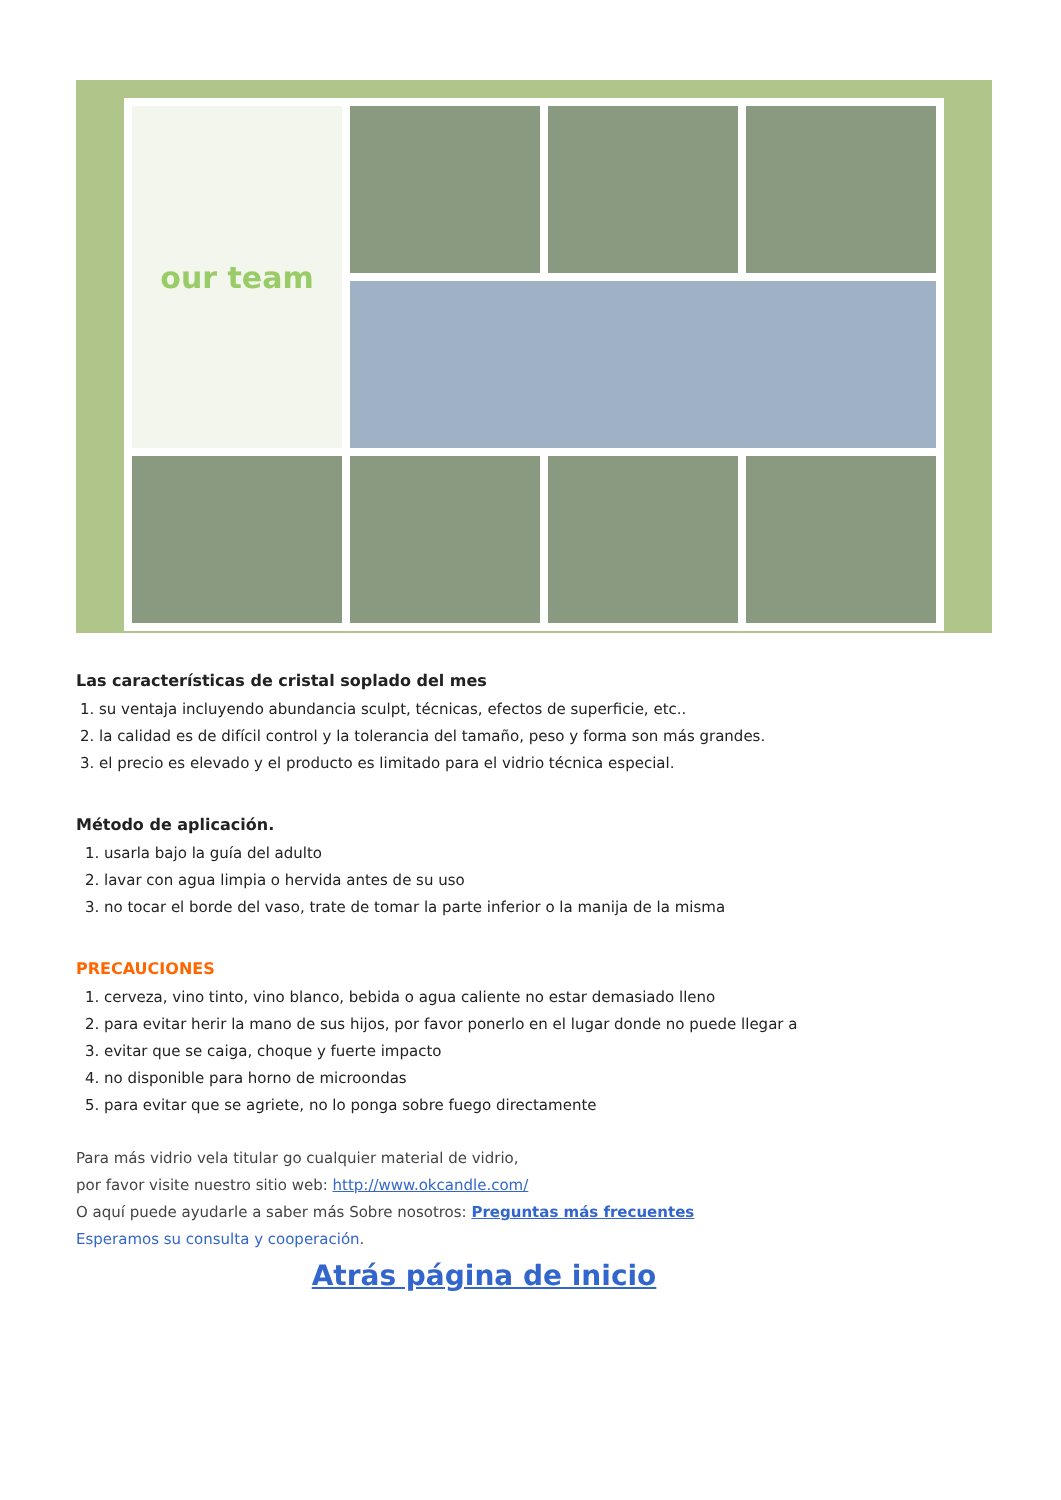our team
Las características de cristal soplado del mes
1. su ventaja incluyendo abundancia sculpt, técnicas, efectos de superficie, etc..
2. la calidad es de difícil control y la tolerancia del tamaño, peso y forma son más grandes.
3. el precio es elevado y el producto es limitado para el vidrio técnica especial.
Método de aplicación.
1. usarla bajo la guía del adulto
2. lavar con agua limpia o hervida antes de su uso
3. no tocar el borde del vaso, trate de tomar la parte inferior o la manija de la misma
PRECAUCIONES
1. cerveza, vino tinto, vino blanco, bebida o agua caliente no estar demasiado lleno
2. para evitar herir la mano de sus hijos, por favor ponerlo en el lugar donde no puede llegar a
3. evitar que se caiga, choque y fuerte impacto
4. no disponible para horno de microondas
5. para evitar que se agriete, no lo ponga sobre fuego directamente
Para más vidrio vela titular go cualquier material de vidrio,
por favor visite nuestro sitio web: http://www.okcandle.com/
O aquí puede ayudarle a saber más Sobre nosotros: Preguntas más frecuentes
Esperamos su consulta y cooperación.
Atrás página de inicio